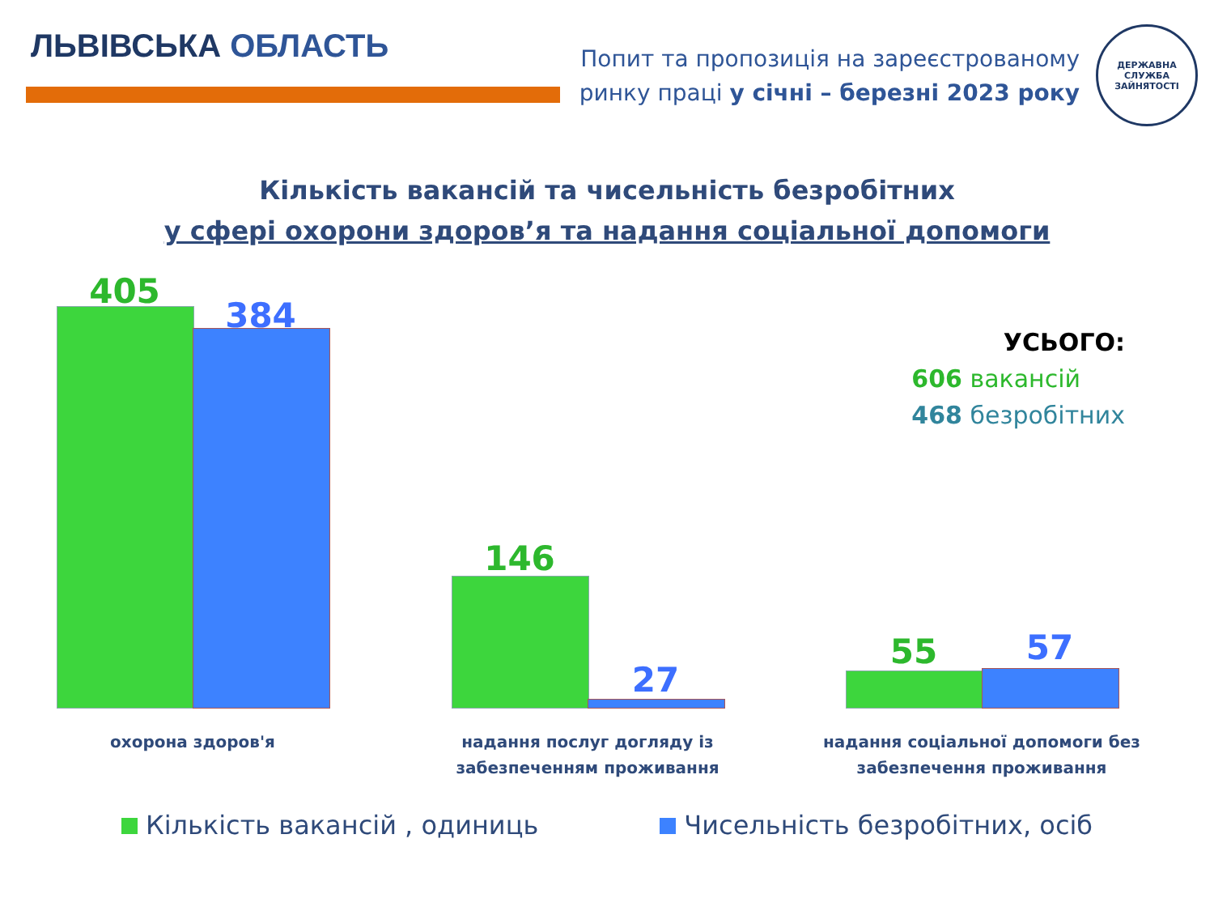ЛЬВІВСЬКА ОБЛАСТЬ
Попит та пропозиція на зареєстрованому
ринку праці у січні – березні 2023 року
ДЕРЖАВНА СЛУЖБА ЗАЙНЯТОСТІ
Кількість вакансій та чисельність безробітних
у сфері охорони здоров’я та надання соціальної допомоги
405
384
146
27
55 57
охорона здоров'я
надання послуг догляду із забезпеченням проживання
надання соціальної допомоги без забезпечення проживання
УСЬОГО:
606 вакансій
468 безробітних
Кількість вакансій , одиниць Чисельність безробітних, осіб